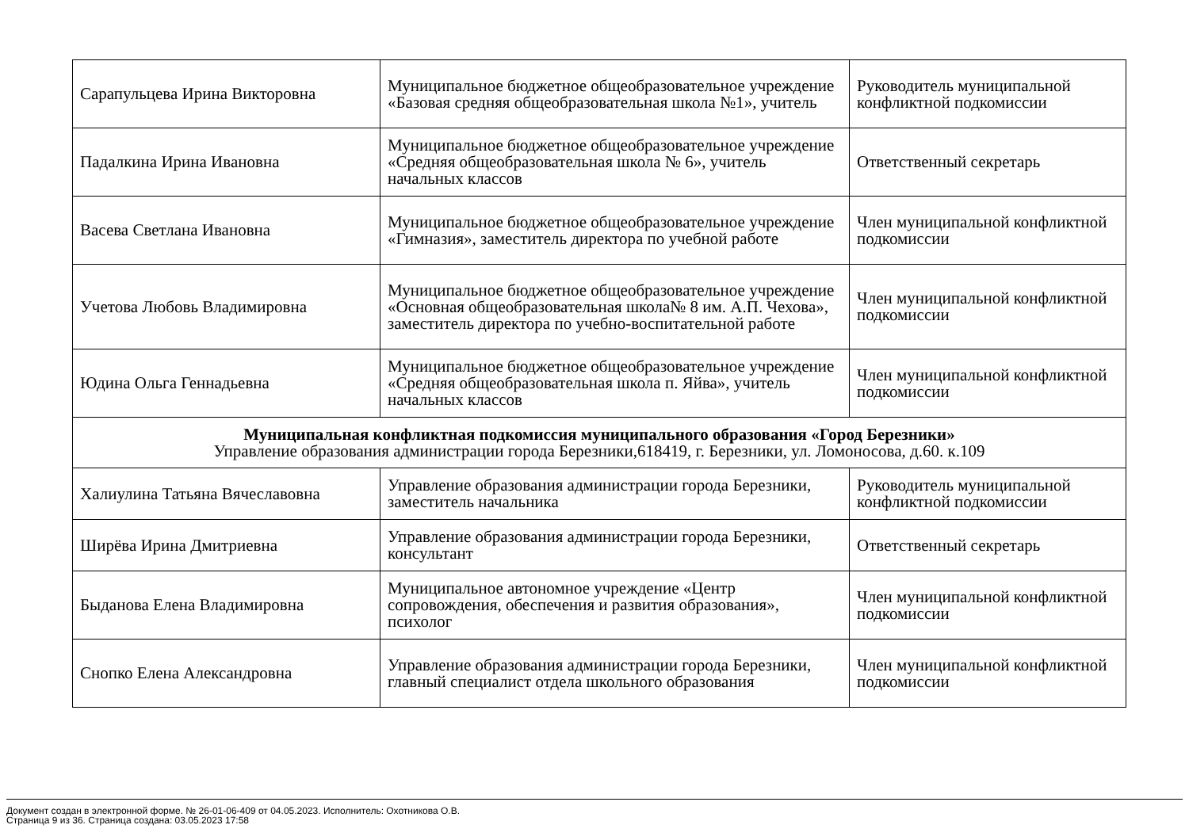| Сарапульцева Ирина Викторовна | Муниципальное бюджетное общеобразовательное учреждение «Базовая средняя общеобразовательная школа №1», учитель | Руководитель муниципальной конфликтной подкомиссии |
| Падалкина Ирина Ивановна | Муниципальное бюджетное общеобразовательное учреждение «Средняя общеобразовательная школа № 6», учитель начальных классов | Ответственный секретарь |
| Васева Светлана Ивановна | Муниципальное бюджетное общеобразовательное учреждение «Гимназия», заместитель директора по учебной работе | Член муниципальной конфликтной подкомиссии |
| Учетова Любовь Владимировна | Муниципальное бюджетное общеобразовательное учреждение «Основная общеобразовательная школа№ 8 им. А.П. Чехова», заместитель директора по учебно-воспитательной работе | Член муниципальной конфликтной подкомиссии |
| Юдина Ольга Геннадьевна | Муниципальное бюджетное общеобразовательное учреждение «Средняя общеобразовательная школа п. Яйва», учитель начальных классов | Член муниципальной конфликтной подкомиссии |
| Муниципальная конфликтная подкомиссия муниципального образования «Город Березники» Управление образования администрации города Березники,618419, г. Березники, ул. Ломоносова, д.60. к.109 | | |
| Халиулина Татьяна Вячеславовна | Управление образования администрации города Березники, заместитель начальника | Руководитель муниципальной конфликтной подкомиссии |
| Ширёва Ирина Дмитриевна | Управление образования администрации города Березники, консультант | Ответственный секретарь |
| Быданова Елена Владимировна | Муниципальное автономное учреждение «Центр сопровождения, обеспечения и развития образования», психолог | Член муниципальной конфликтной подкомиссии |
| Снопко Елена Александровна | Управление образования администрации города Березники, главный специалист отдела школьного образования | Член муниципальной конфликтной подкомиссии |
Документ создан в электронной форме. № 26-01-06-409 от 04.05.2023. Исполнитель: Охотникова О.В.
Страница 9 из 36. Страница создана: 03.05.2023 17:58